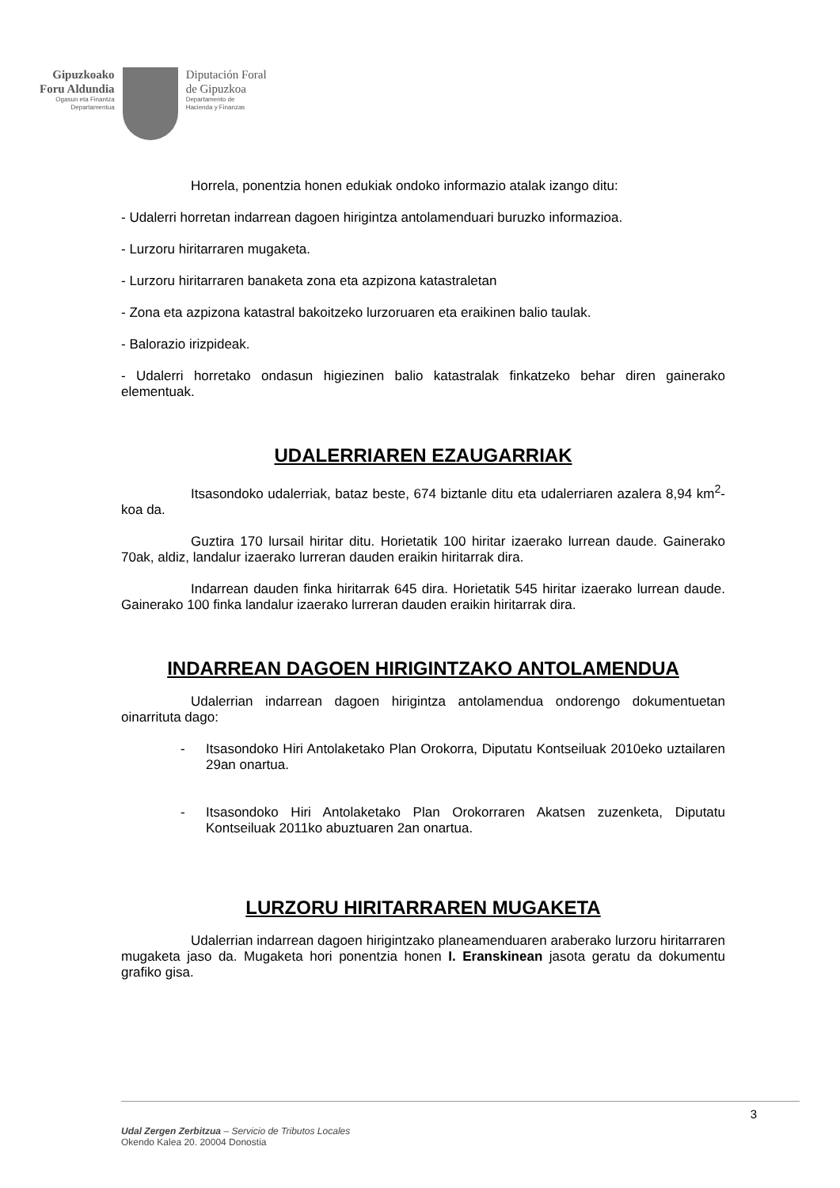Gipuzkoako
Foru Aldundia
Ogasun eta Finantza
Departamentua
Diputación Foral
de Gipuzkoa
Departamento de
Hacienda y Finanzas
Horrela, ponentzia honen edukiak ondoko informazio atalak izango ditu:
- Udalerri horretan indarrean dagoen hirigintza antolamenduari buruzko informazioa.
- Lurzoru hiritarraren mugaketa.
- Lurzoru hiritarraren banaketa zona eta azpizona katastraletan
- Zona eta azpizona katastral bakoitzeko lurzoruaren eta eraikinen balio taulak.
- Balorazio irizpideak.
- Udalerri horretako ondasun higiezinen balio katastralak finkatzeko behar diren gainerako elementuak.
UDALERRIAREN EZAUGARRIAK
Itsasondoko udalerriak, bataz beste, 674 biztanle ditu eta udalerriaren azalera 8,94 km<sup>2</sup>-koa da.
Guztira 170 lursail hiritar ditu. Horietatik 100 hiritar izaerako lurrean daude. Gainerako 70ak, aldiz, landalur izaerako lurreran dauden eraikin hiritarrak dira.
Indarrean dauden finka hiritarrak 645 dira. Horietatik 545 hiritar izaerako lurrean daude. Gainerako 100 finka landalur izaerako lurreran dauden eraikin hiritarrak dira.
INDARREAN DAGOEN HIRIGINTZAKO ANTOLAMENDUA
Udalerrian indarrean dagoen hirigintza antolamendua ondorengo dokumentuetan oinarrituta dago:
- Itsasondoko Hiri Antolaketako Plan Orokorra, Diputatu Kontseiluak 2010eko uztailaren 29an onartua.
- Itsasondoko Hiri Antolaketako Plan Orokorraren Akatsen zuzenketa, Diputatu Kontseiluak 2011ko abuztuaren 2an onartua.
LURZORU HIRITARRAREN MUGAKETA
Udalerrian indarrean dagoen hirigintzako planeamenduaren araberako lurzoru hiritarraren mugaketa jaso da. Mugaketa hori ponentzia honen I. Eranskinean jasota geratu da dokumentu grafiko gisa.
3
Udal Zergen Zerbitzua – Servicio de Tributos Locales
Okendo Kalea 20. 20004 Donostia